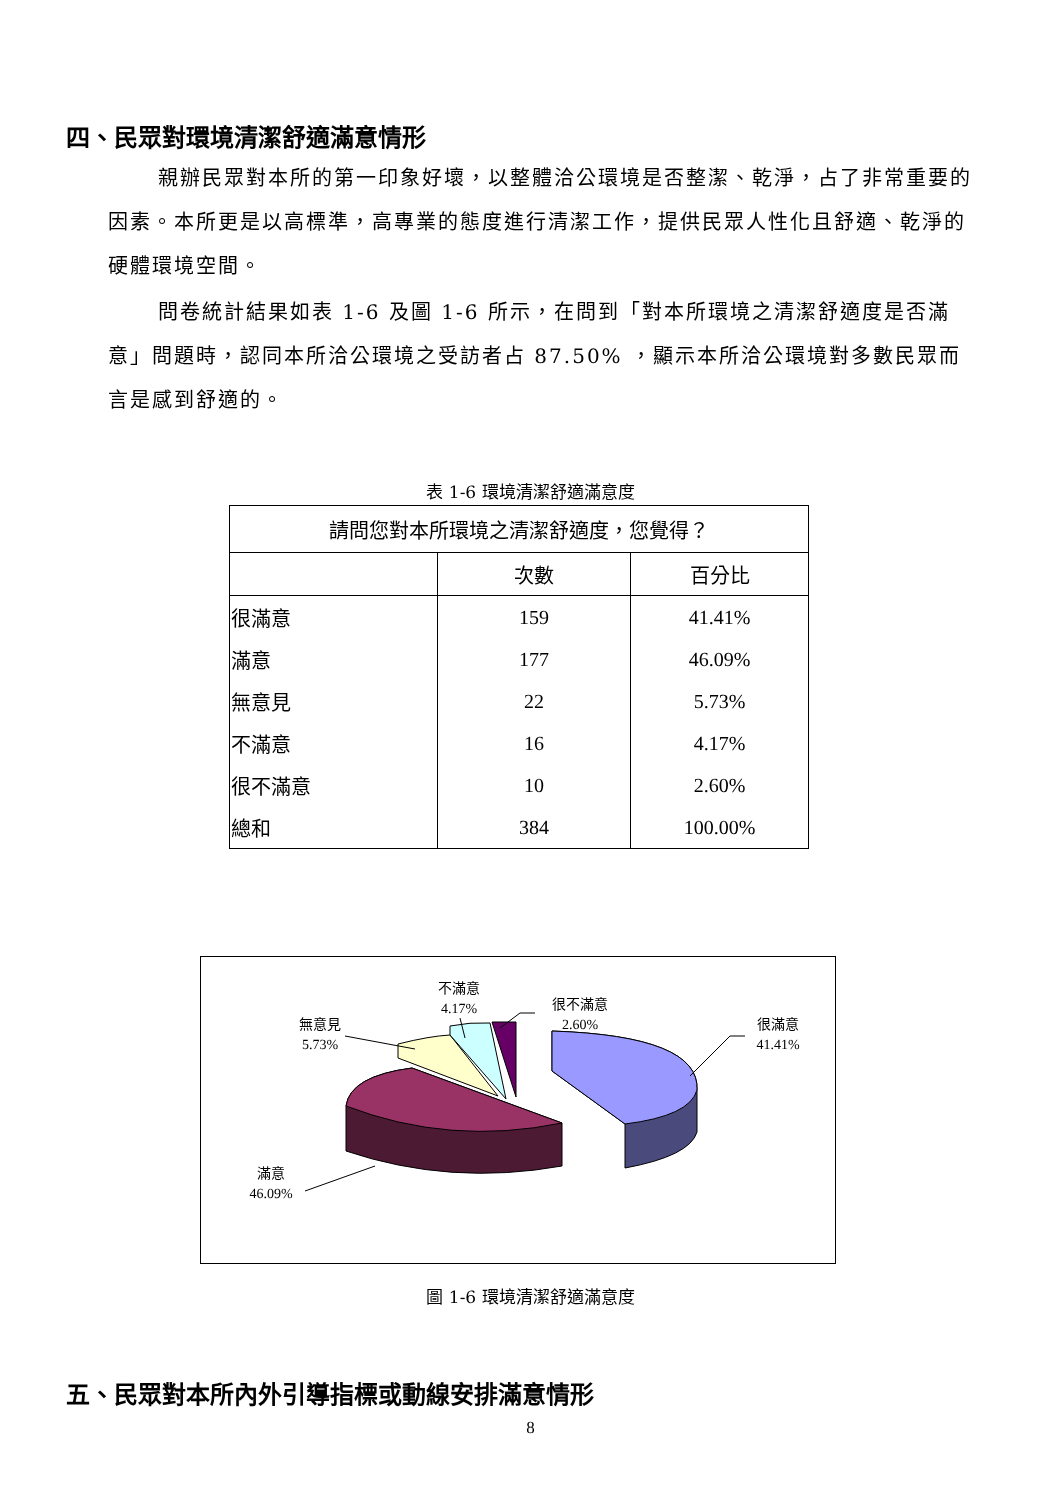四、民眾對環境清潔舒適滿意情形
親辦民眾對本所的第一印象好壞，以整體洽公環境是否整潔、乾淨，占了非常重要的因素。本所更是以高標準，高專業的態度進行清潔工作，提供民眾人性化且舒適、乾淨的硬體環境空間。
問卷統計結果如表 1-6 及圖 1-6 所示，在問到「對本所環境之清潔舒適度是否滿意」問題時，認同本所洽公環境之受訪者占 87.50% ，顯示本所洽公環境對多數民眾而言是感到舒適的。
表 1-6 環境清潔舒適滿意度
| 請問您對本所環境之清潔舒適度，您覺得？ | | |
| --- | --- | --- |
| | 次數 | 百分比 |
| 很滿意 | 159 | 41.41% |
| 滿意 | 177 | 46.09% |
| 無意見 | 22 | 5.73% |
| 不滿意 | 16 | 4.17% |
| 很不滿意 | 10 | 2.60% |
| 總和 | 384 | 100.00% |
很滿意
41.41%
滿意
46.09%
無意見
5.73%
不滿意
4.17%
很不滿意
2.60%
圖 1-6 環境清潔舒適滿意度
五、民眾對本所內外引導指標或動線安排滿意情形
8